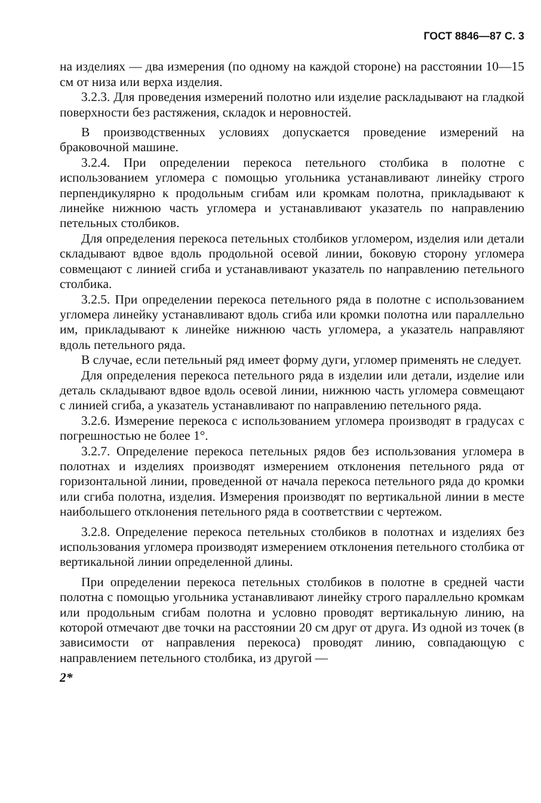ГОСТ 8846—87 С. 3
на изделиях — два измерения (по одному на каждой стороне) на расстоянии 10—15 см от низа или верха изделия.
3.2.3. Для проведения измерений полотно или изделие раскладывают на гладкой поверхности без растяжения, складок и неровностей.
В производственных условиях допускается проведение измерений на браковочной машине.
3.2.4. При определении перекоса петельного столбика в полотне с использованием угломера с помощью угольника устанавливают линейку строго перпендикулярно к продольным сгибам или кромкам полотна, прикладывают к линейке нижнюю часть угломера и устанавливают указатель по направлению петельных столбиков.
Для определения перекоса петельных столбиков угломером, изделия или детали складывают вдвое вдоль продольной осевой линии, боковую сторону угломера совмещают с линией сгиба и устанавливают указатель по направлению петельного столбика.
3.2.5. При определении перекоса петельного ряда в полотне с использованием угломера линейку устанавливают вдоль сгиба или кромки полотна или параллельно им, прикладывают к линейке нижнюю часть угломера, а указатель направляют вдоль петельного ряда.
В случае, если петельный ряд имеет форму дуги, угломер применять не следует.
Для определения перекоса петельного ряда в изделии или детали, изделие или деталь складывают вдвое вдоль осевой линии, нижнюю часть угломера совмещают с линией сгиба, а указатель устанавливают по направлению петельного ряда.
3.2.6. Измерение перекоса с использованием угломера производят в градусах с погрешностью не более 1°.
3.2.7. Определение перекоса петельных рядов без использования угломера в полотнах и изделиях производят измерением отклонения петельного ряда от горизонтальной линии, проведенной от начала перекоса петельного ряда до кромки или сгиба полотна, изделия. Измерения производят по вертикальной линии в месте наибольшего отклонения петельного ряда в соответствии с чертежом.
3.2.8. Определение перекоса петельных столбиков в полотнах и изделиях без использования угломера производят измерением отклонения петельного столбика от вертикальной линии определенной длины.
При определении перекоса петельных столбиков в полотне в средней части полотна с помощью угольника устанавливают линейку строго параллельно кромкам или продольным сгибам полотна и условно проводят вертикальную линию, на которой отмечают две точки на расстоянии 20 см друг от друга. Из одной из точек (в зависимости от направления перекоса) проводят линию, совпадающую с направлением петельного столбика, из другой —
2*